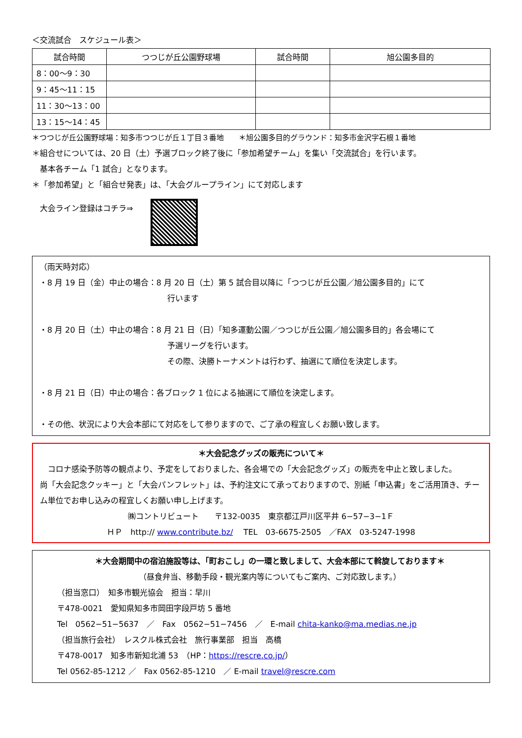＜交流試合　スケジュール表＞
| 試合時間 | つつじが丘公園野球場 | 試合時間 | 旭公園多目的 |
| --- | --- | --- | --- |
| 8：00～9：30 | | | |
| 9：45～11：15 | | | |
| 11：30～13：00 | | | |
| 13：15～14：45 | | | |
＊つつじが丘公園野球場：知多市つつじが丘１丁目３番地　　＊旭公園多目的グラウンド：知多市金沢字石根１番地
＊組合せについては、20 日（土）予選ブロック終了後に「参加希望チーム」を集い「交流試合」を行います。
　基本各チーム「1 試合」となります。
＊「参加希望」と「組合せ発表」は、「大会グループライン」にて対応します
大会ライン登録はコチラ⇒
（雨天時対応）
・8 月 19 日（金）中止の場合：8 月 20 日（土）第 5 試合目以降に「つつじが丘公園／旭公園多目的」にて
行います
・8 月 20 日（土）中止の場合：8 月 21 日（日）「知多運動公園／つつじが丘公園／旭公園多目的」各会場にて
予選リーグを行います。
その際、決勝トーナメントは行わず、抽選にて順位を決定します。
・8 月 21 日（日）中止の場合：各ブロック 1 位による抽選にて順位を決定します。
・その他、状況により大会本部にて対応をして参りますので、ご了承の程宜しくお願い致します。
＊大会記念グッズの販売について＊
　コロナ感染予防等の観点より、予定をしておりました、各会場での「大会記念グッズ」の販売を中止と致しました。
尚「大会記念クッキー」と「大会パンフレット」は、予約注文にて承っておりますので、別紙「申込書」をご活用頂き、チーム単位でお申し込みの程宜しくお願い申し上げます。
㈱コントリビュート　　〒132-0035　東京都江戸川区平井 6−57−3−1Ｆ
ＨＰ　http:// www.contribute.bz/　 TEL　03-6675-2505　／FAX　03-5247-1998
＊大会期間中の宿泊施設等は、「町おこし」の一環と致しまして、大会本部にて斡旋しております＊
（昼食弁当、移動手段・観光案内等についてもご案内、ご対応致します。）
（担当窓口）　知多市観光協会　担当：早川
〒478-0021　愛知県知多市岡田字段戸坊 5 番地
Tel　0562−51−5637　／　Fax　0562−51−7456　／　E-mail chita-kanko@ma.medias.ne.jp
（担当旅行会社）　レスクル株式会社　旅行事業部　担当　高橋
〒478-0017　知多市新知北浦 53　（HP：https://rescre.co.jp/）
Tel 0562-85-1212 ／　Fax 0562-85-1210　／ E-mail travel@rescre.com